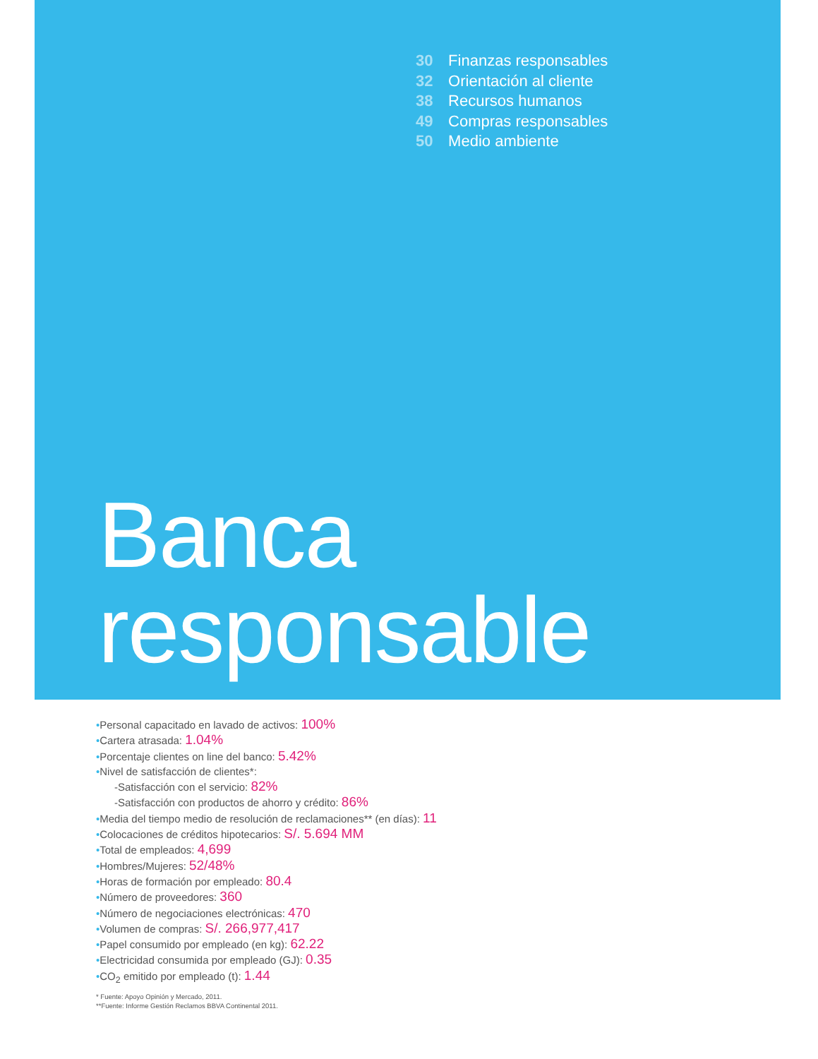30 Finanzas responsables
32 Orientación al cliente
38 Recursos humanos
49 Compras responsables
50 Medio ambiente
Banca
responsable
•Personal capacitado en lavado de activos: 100%
•Cartera atrasada: 1.04%
•Porcentaje clientes on line del banco: 5.42%
•Nivel de satisfacción de clientes*:
-Satisfacción con el servicio: 82%
-Satisfacción con productos de ahorro y crédito: 86%
•Media del tiempo medio de resolución de reclamaciones** (en días): 11
•Colocaciones de créditos hipotecarios: S/. 5.694 MM
•Total de empleados: 4,699
•Hombres/Mujeres: 52/48%
•Horas de formación por empleado: 80.4
•Número de proveedores: 360
•Número de negociaciones electrónicas: 470
•Volumen de compras: S/. 266,977,417
•Papel consumido por empleado (en kg): 62.22
•Electricidad consumida por empleado (GJ): 0.35
•CO<sub>2</sub> emitido por empleado (t): 1.44
* Fuente: Apoyo Opinión y Mercado, 2011.
**Fuente: Informe Gestión Reclamos BBVA Continental 2011.